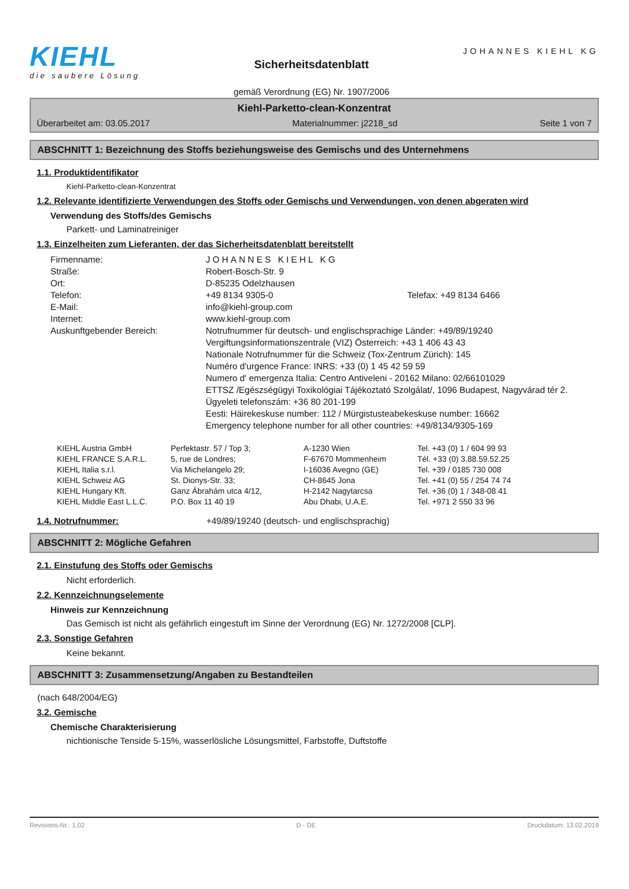KIEHL
die saubere Lösung
Sicherheitsdatenblatt
gemäß Verordnung (EG) Nr. 1907/2006
JOHANNES KIEHL KG
Kiehl-Parketto-clean-Konzentrat
Überarbeitet am: 03.05.2017 Materialnummer: j2218_sd Seite 1 von 7
ABSCHNITT 1: Bezeichnung des Stoffs beziehungsweise des Gemischs und des Unternehmens
1.1. Produktidentifikator
Kiehl-Parketto-clean-Konzentrat
1.2. Relevante identifizierte Verwendungen des Stoffs oder Gemischs und Verwendungen, von denen abgeraten wird
Verwendung des Stoffs/des Gemischs
Parkett- und Laminatreiniger
1.3. Einzelheiten zum Lieferanten, der das Sicherheitsdatenblatt bereitstellt
| Firmenname: | JOHANNES KIEHL KG | |
| Straße: | Robert-Bosch-Str. 9 | |
| Ort: | D-85235 Odelzhausen | |
| Telefon: | +49 8134 9305-0 | Telefax: +49 8134 6466 |
| E-Mail: | info@kiehl-group.com | |
| Internet: | www.kiehl-group.com | |
| Auskunftgebender Bereich: | Notrufnummer für deutsch- und englischsprachige Länder: +49/89/19240 Vergiftungsinformationszentrale (VIZ) Österreich: +43 1 406 43 43 Nationale Notrufnummer für die Schweiz (Tox-Zentrum Zürich): 145 Numéro d'urgence France: INRS: +33 (0) 1 45 42 59 59 Numero d' emergenza Italia: Centro Antiveleni - 20162 Milano: 02/66101029 ETTSZ /Egészségügyi Toxikológiai Tájékoztató Szolgálat/, 1096 Budapest, Nagyvárad tér 2. Ügyeleti telefonszám: +36 80 201-199 Eesti: Häirekeskuse number: 112 / Mürgistusteabekeskuse number: 16662 Emergency telephone number for all other countries: +49/8134/9305-169 | |
| KIEHL Austria GmbH | Perfektastr. 57 / Top 3; | A-1230 Wien | Tel. +43 (0) 1 / 604 99 93 |
| KIEHL FRANCE S.A.R.L. | 5, rue de Londres; | F-67670 Mommenheim | Tél. +33 (0) 3.88.59.52.25 |
| KIEHL Italia s.r.l. | Via Michelangelo 29; | I-16036 Avegno (GE) | Tel. +39 / 0185 730 008 |
| KIEHL Schweiz AG | St. Dionys-Str. 33; | CH-8645 Jona | Tel. +41 (0) 55 / 254 74 74 |
| KIEHL Hungary Kft. | Ganz Ábrahám utca 4/12, | H-2142 Nagytarcsa | Tel. +36 (0) 1 / 348-08 41 |
| KIEHL Middle East L.L.C. | P.O. Box 11 40 19 | Abu Dhabi, U.A.E. | Tel. +971 2 550 33 96 |
1.4. Notrufnummer: +49/89/19240 (deutsch- und englischsprachig)
ABSCHNITT 2: Mögliche Gefahren
2.1. Einstufung des Stoffs oder Gemischs
Nicht erforderlich.
2.2. Kennzeichnungselemente
Hinweis zur Kennzeichnung
Das Gemisch ist nicht als gefährlich eingestuft im Sinne der Verordnung (EG) Nr. 1272/2008 [CLP].
2.3. Sonstige Gefahren
Keine bekannt.
ABSCHNITT 3: Zusammensetzung/Angaben zu Bestandteilen
(nach 648/2004/EG)
3.2. Gemische
Chemische Charakterisierung
nichtionische Tenside 5-15%, wasserlösliche Lösungsmittel, Farbstoffe, Duftstoffe
Revisions-Nr.: 1,02 D - DE Druckdatum: 13.02.2019